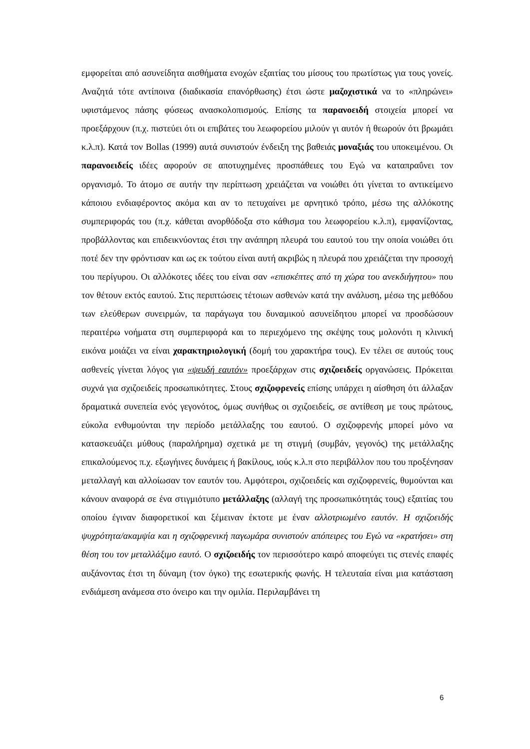εμφορείται από ασυνείδητα αισθήματα ενοχών εξαιτίας του μίσους του πρωτίστως για τους γονείς. Αναζητά τότε αντίποινα (διαδικασία επανόρθωσης) έτσι ώστε μαζοχιστικά να το «πληρώνει» υφιστάμενος πάσης φύσεως ανασκολοπισμούς. Επίσης τα παρανοειδή στοιχεία μπορεί να προεξάρχουν (π.χ. πιστεύει ότι οι επιβάτες του λεωφορείου μιλούν γι αυτόν ή θεωρούν ότι βρωμάει κ.λ.π). Κατά τον Bollas (1999) αυτά συνιστούν ένδειξη της βαθειάς μοναξιάς του υποκειμένου. Οι παρανοειδείς ιδέες αφορούν σε αποτυχημένες προσπάθειες του Εγώ να καταπραΰνει τον οργανισμό. Το άτομο σε αυτήν την περίπτωση χρειάζεται να νοιώθει ότι γίνεται το αντικείμενο κάποιου ενδιαφέροντος ακόμα και αν το πετυχαίνει με αρνητικό τρόπο, μέσω της αλλόκοτης συμπεριφοράς του (π.χ. κάθεται ανορθόδοξα στο κάθισμα του λεωφορείου κ.λ.π), εμφανίζοντας, προβάλλοντας και επιδεικνύοντας έτσι την ανάπηρη πλευρά του εαυτού του την οποία νοιώθει ότι ποτέ δεν την φρόντισαν και ως εκ τούτου είναι αυτή ακριβώς η πλευρά που χρειάζεται την προσοχή του περίγυρου. Οι αλλόκοτες ιδέες του είναι σαν «επισκέπτες από τη χώρα του ανεκδιήγητου» που τον θέτουν εκτός εαυτού. Στις περιπτώσεις τέτοιων ασθενών κατά την ανάλυση, μέσω της μεθόδου των ελεύθερων συνειρμών, τα παράγωγα του δυναμικού ασυνείδητου μπορεί να προσδώσουν περαιτέρω νοήματα στη συμπεριφορά και το περιεχόμενο της σκέψης τους μολονότι η κλινική εικόνα μοιάζει να είναι χαρακτηριολογική (δομή του χαρακτήρα τους). Εν τέλει σε αυτούς τους ασθενείς γίνεται λόγος για «ψευδή εαυτόν» προεξάρχων στις σχιζοειδείς οργανώσεις. Πρόκειται συχνά για σχιζοειδείς προσωπικότητες. Στους σχιζοφρενείς επίσης υπάρχει η αίσθηση ότι άλλαξαν δραματικά συνεπεία ενός γεγονότος, όμως συνήθως οι σχιζοειδείς, σε αντίθεση με τους πρώτους, εύκολα ενθυμούνται την περίοδο μετάλλαξης του εαυτού. Ο σχιζοφρενής μπορεί μόνο να κατασκευάζει μύθους (παραλήρημα) σχετικά με τη στιγμή (συμβάν, γεγονός) της μετάλλαξης επικαλούμενος π.χ. εξωγήινες δυνάμεις ή βακίλους, ιούς κ.λ.π στο περιβάλλον που του προξένησαν μεταλλαγή και αλλοίωσαν τον εαυτόν του. Αμφότεροι, σχιζοειδείς και σχιζοφρενείς, θυμούνται και κάνουν αναφορά σε ένα στιγμιότυπο μετάλλαξης (αλλαγή της προσωπικότητάς τους) εξαιτίας του οποίου έγιναν διαφορετικοί και ξέμειναν έκτοτε με έναν αλλοτριωμένο εαυτόν. Η σχιζοειδής ψυχρότητα/ακαμψία και η σχιζοφρενική παγωμάρα συνιστούν απόπειρες του Εγώ να «κρατήσει» στη θέση του τον μεταλλάξιμο εαυτό. Ο σχιζοειδής τον περισσότερο καιρό αποφεύγει τις στενές επαφές αυξάνοντας έτσι τη δύναμη (τον όγκο) της εσωτερικής φωνής. Η τελευταία είναι μια κατάσταση ενδιάμεση ανάμεσα στο όνειρο και την ομιλία. Περιλαμβάνει τη
6